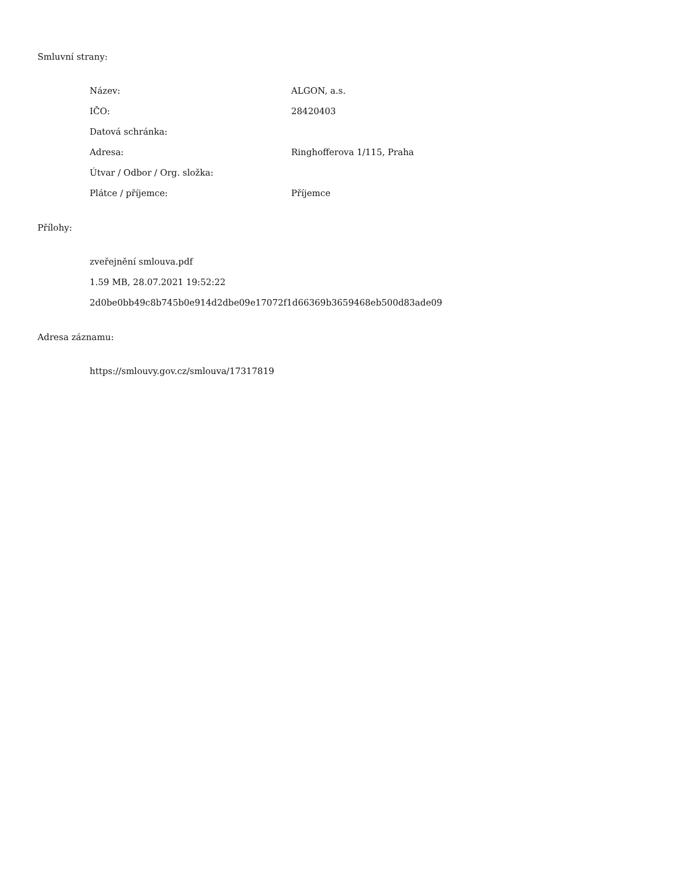Smluvní strany:
| Název: | ALGON, a.s. |
| IČO: | 28420403 |
| Datová schránka: | |
| Adresa: | Ringhofferova 1/115, Praha |
| Útvar / Odbor / Org. složka: | |
| Plátce / příjemce: | Příjemce |
Přílohy:
zveřejnění smlouva.pdf
1.59 MB, 28.07.2021 19:52:22
2d0be0bb49c8b745b0e914d2dbe09e17072f1d66369b3659468eb500d83ade09
Adresa záznamu:
https://smlouvy.gov.cz/smlouva/17317819